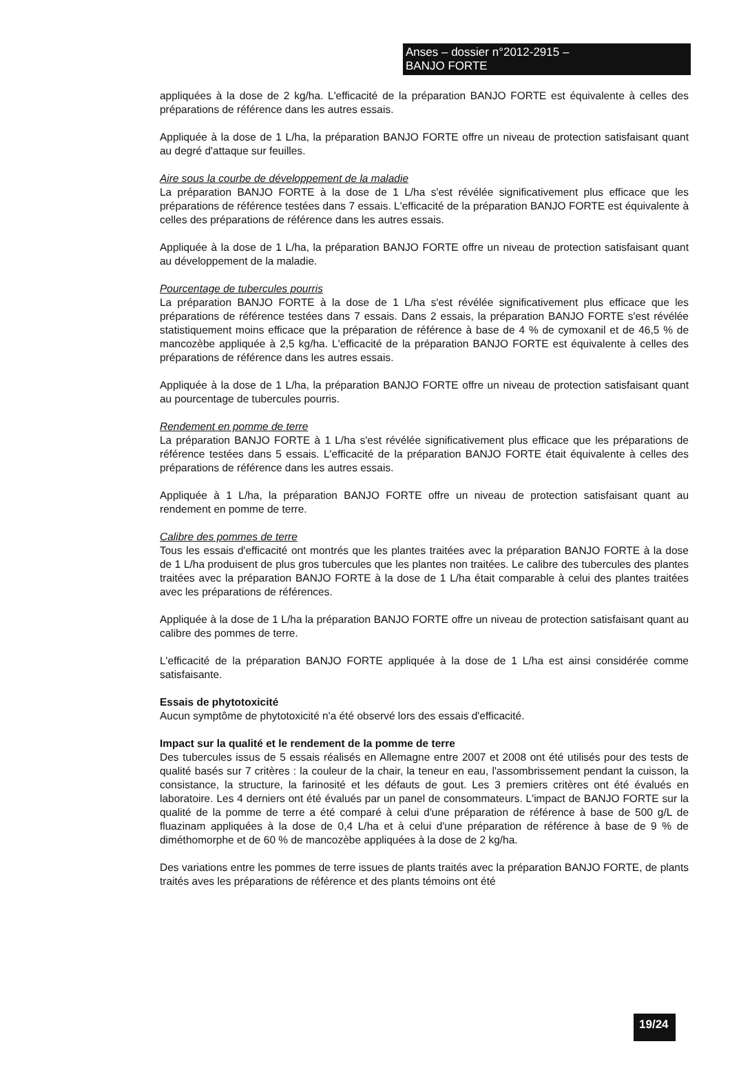Anses – dossier n°2012-2915 –
BANJO FORTE
appliquées à la dose de 2 kg/ha. L'efficacité de la préparation BANJO FORTE est équivalente à celles des préparations de référence dans les autres essais.
Appliquée à la dose de 1 L/ha, la préparation BANJO FORTE offre un niveau de protection satisfaisant quant au degré d'attaque sur feuilles.
Aire sous la courbe de développement de la maladie
La préparation BANJO FORTE à la dose de 1 L/ha s'est révélée significativement plus efficace que les préparations de référence testées dans 7 essais. L'efficacité de la préparation BANJO FORTE est équivalente à celles des préparations de référence dans les autres essais.
Appliquée à la dose de 1 L/ha, la préparation BANJO FORTE offre un niveau de protection satisfaisant quant au développement de la maladie.
Pourcentage de tubercules pourris
La préparation BANJO FORTE à la dose de 1 L/ha s'est révélée significativement plus efficace que les préparations de référence testées dans 7 essais. Dans 2 essais, la préparation BANJO FORTE s'est révélée statistiquement moins efficace que la préparation de référence à base de 4 % de cymoxanil et de 46,5 % de mancozèbe appliquée à 2,5 kg/ha. L'efficacité de la préparation BANJO FORTE est équivalente à celles des préparations de référence dans les autres essais.
Appliquée à la dose de 1 L/ha, la préparation BANJO FORTE offre un niveau de protection satisfaisant quant au pourcentage de tubercules pourris.
Rendement en pomme de terre
La préparation BANJO FORTE à 1 L/ha s'est révélée significativement plus efficace que les préparations de référence testées dans 5 essais. L'efficacité de la préparation BANJO FORTE était équivalente à celles des préparations de référence dans les autres essais.
Appliquée à 1 L/ha, la préparation BANJO FORTE offre un niveau de protection satisfaisant quant au rendement en pomme de terre.
Calibre des pommes de terre
Tous les essais d'efficacité ont montrés que les plantes traitées avec la préparation BANJO FORTE à la dose de 1 L/ha produisent de plus gros tubercules que les plantes non traitées. Le calibre des tubercules des plantes traitées avec la préparation BANJO FORTE à la dose de 1 L/ha était comparable à celui des plantes traitées avec les préparations de références.
Appliquée à la dose de 1 L/ha la préparation BANJO FORTE offre un niveau de protection satisfaisant quant au calibre des pommes de terre.
L'efficacité de la préparation BANJO FORTE appliquée à la dose de 1 L/ha est ainsi considérée comme satisfaisante.
Essais de phytotoxicité
Aucun symptôme de phytotoxicité n'a été observé lors des essais d'efficacité.
Impact sur la qualité et le rendement de la pomme de terre
Des tubercules issus de 5 essais réalisés en Allemagne entre 2007 et 2008 ont été utilisés pour des tests de qualité basés sur 7 critères : la couleur de la chair, la teneur en eau, l'assombrissement pendant la cuisson, la consistance, la structure, la farinosité et les défauts de gout. Les 3 premiers critères ont été évalués en laboratoire. Les 4 derniers ont été évalués par un panel de consommateurs. L'impact de BANJO FORTE sur la qualité de la pomme de terre a été comparé à celui d'une préparation de référence à base de 500 g/L de fluazinam appliquées à la dose de 0,4 L/ha et à celui d'une préparation de référence à base de 9 % de diméthomorphe et de 60 % de mancozèbe appliquées à la dose de 2 kg/ha.
Des variations entre les pommes de terre issues de plants traités avec la préparation BANJO FORTE, de plants traités aves les préparations de référence et des plants témoins ont été
19/24